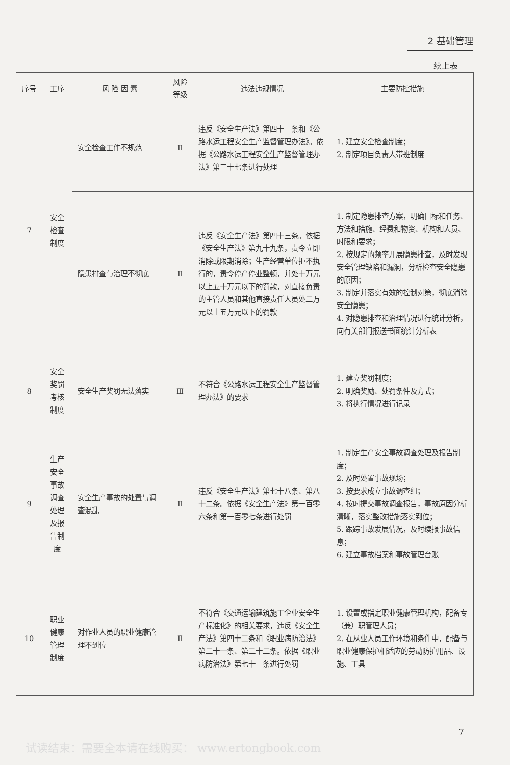2 基础管理
续上表
| 序号 | 工序 | 风 险 因 素 | 风险等级 | 违法违规情况 | 主要防控措施 |
| --- | --- | --- | --- | --- | --- |
| 7 | 安全检查制度 | 安全检查工作不规范 | Ⅱ | 违反《安全生产法》第四十三条和《公路水运工程安全生产监督管理办法》。依据《公路水运工程安全生产监督管理办法》第三十七条进行处理 | 1. 建立安全检查制度； 2. 制定项目负责人带班制度 |
| | | 隐患排查与治理不彻底 | Ⅱ | 违反《安全生产法》第四十三条。依据《安全生产法》第九十九条，责令立即消除或限期消除；生产经营单位拒不执行的，责令停产停业整顿，并处十万元以上五十万元以下的罚款，对直接负责的主管人员和其他直接责任人员处二万元以上五万元以下的罚款 | 1. 制定隐患排查方案，明确目标和任务、方法和措施、经费和物资、机构和人员、时限和要求； 2. 按规定的频率开展隐患排查，及时发现安全管理缺陷和漏洞，分析检查安全隐患的原因； 3. 制定并落实有效的控制对策，彻底消除安全隐患； 4. 对隐患排查和治理情况进行统计分析，向有关部门报送书面统计分析表 |
| 8 | 安全奖罚考核制度 | 安全生产奖罚无法落实 | Ⅲ | 不符合《公路水运工程安全生产监督管理办法》的要求 | 1. 建立奖罚制度； 2. 明确奖励、处罚条件及方式； 3. 将执行情况进行记录 |
| 9 | 生产安全事故调查处理及报告制度 | 安全生产事故的处置与调查混乱 | Ⅱ | 违反《安全生产法》第七十八条、第八十二条。依据《安全生产法》第一百零六条和第一百零七条进行处罚 | 1. 制定生产安全事故调查处理及报告制度； 2. 及时处置事故现场； 3. 按要求成立事故调查组； 4. 按时提交事故调查报告，事故原因分析清晰，落实整改措施落实到位； 5. 跟踪事故发展情况，及时续报事故信息； 6. 建立事故档案和事故管理台账 |
| 10 | 职业健康管理制度 | 对作业人员的职业健康管理不到位 | Ⅱ | 不符合《交通运输建筑施工企业安全生产标准化》的相关要求，违反《安全生产法》第四十二条和《职业病防治法》第二十一条、第二十二条。依据《职业病防治法》第七十三条进行处罚 | 1. 设置或指定职业健康管理机构，配备专（兼）职管理人员； 2. 在从业人员工作环境和条件中，配备与职业健康保护相适应的劳动防护用品、设施、工具 |
7
试读结束：需要全本请在线购买： www.ertongbook.com